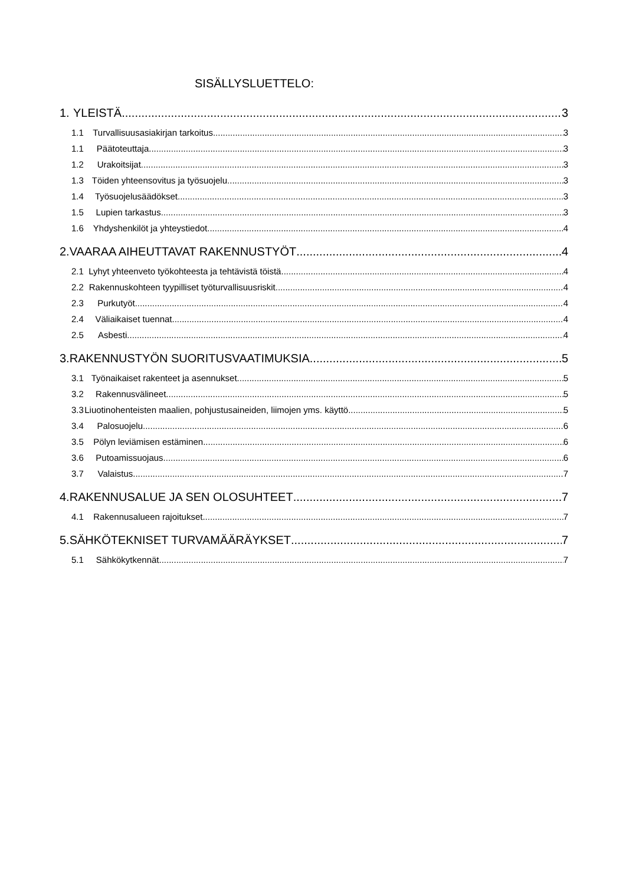SISÄLLYSLUETTELO:
1. YLEISTÄ 3
1.1 Turvallisuusasiakirjan tarkoitus 3
1.1 Päätoteuttaja 3
1.2 Urakoitsijat 3
1.3 Töiden yhteensovitus ja työsuojelu 3
1.4 Työsuojelusäädökset 3
1.5 Lupien tarkastus 3
1.6 Yhdyshenkilöt ja yhteystiedot 4
2. VAARAA AIHEUTTAVAT RAKENNUSTYÖT 4
2.1 Lyhyt yhteenveto työkohteesta ja tehtävistä töistä 4
2.2 Rakennuskohteen tyypilliset työturvallisuusriskit 4
2.3 Purkutyöt 4
2.4 Väliaikaiset tuennat 4
2.5 Asbesti 4
3. RAKENNUSTYÖN SUORITUSVAATIMUKSIA 5
3.1 Työnaikaiset rakenteet ja asennukset 5
3.2 Rakennusvälineet 5
3.3 Liuotinohenteisten maalien, pohjustusaineiden, liimojen yms. käyttö 5
3.4 Palosuojelu 6
3.5 Pölyn leviämisen estäminen 6
3.6 Putoamissuojaus 6
3.7 Valaistus 7
4. RAKENNUSALUE JA SEN OLOSUHTEET 7
4.1 Rakennusalueen rajoitukset 7
5. SÄHKÖTEKNISET TURVAMÄÄRÄYKSET 7
5.1 Sähkökytkennät 7